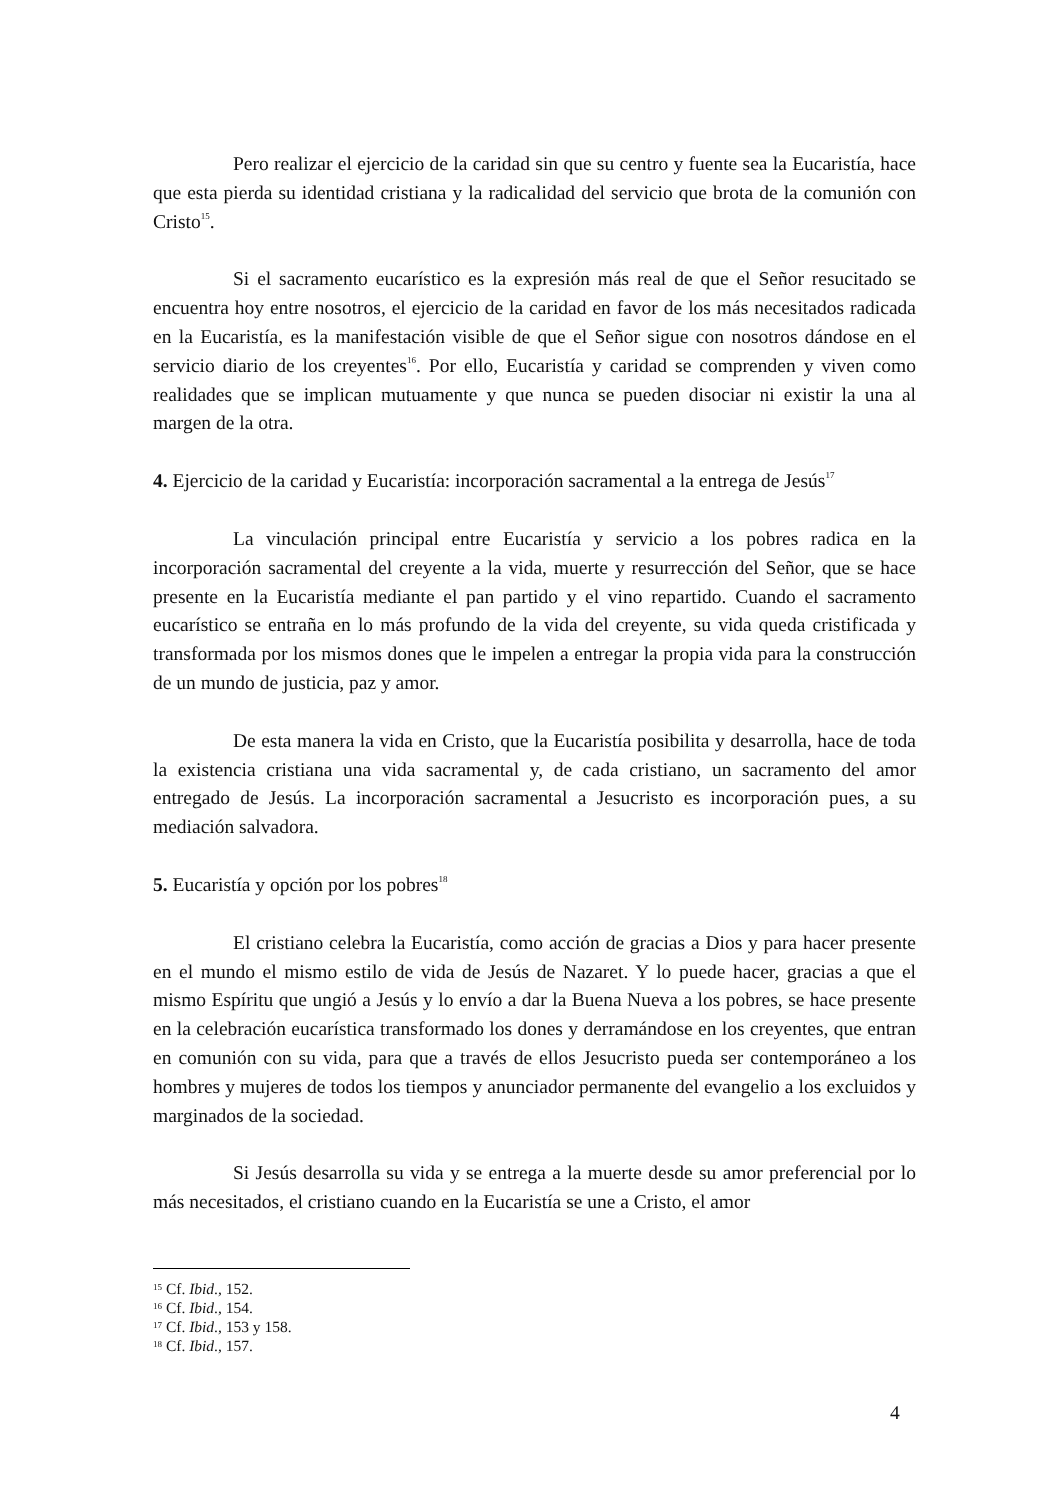Pero realizar el ejercicio de la caridad sin que su centro y fuente sea la Eucaristía, hace que esta pierda su identidad cristiana y la radicalidad del servicio que brota de la comunión con Cristo<sup>15</sup>.
Si el sacramento eucarístico es la expresión más real de que el Señor resucitado se encuentra hoy entre nosotros, el ejercicio de la caridad en favor de los más necesitados radicada en la Eucaristía, es la manifestación visible de que el Señor sigue con nosotros dándose en el servicio diario de los creyentes<sup>16</sup>. Por ello, Eucaristía y caridad se comprenden y viven como realidades que se implican mutuamente y que nunca se pueden disociar ni existir la una al margen de la otra.
4. Ejercicio de la caridad y Eucaristía: incorporación sacramental a la entrega de Jesús<sup>17</sup>
La vinculación principal entre Eucaristía y servicio a los pobres radica en la incorporación sacramental del creyente a la vida, muerte y resurrección del Señor, que se hace presente en la Eucaristía mediante el pan partido y el vino repartido. Cuando el sacramento eucarístico se entraña en lo más profundo de la vida del creyente, su vida queda cristificada y transformada por los mismos dones que le impelen a entregar la propia vida para la construcción de un mundo de justicia, paz y amor.
De esta manera la vida en Cristo, que la Eucaristía posibilita y desarrolla, hace de toda la existencia cristiana una vida sacramental y, de cada cristiano, un sacramento del amor entregado de Jesús. La incorporación sacramental a Jesucristo es incorporación pues, a su mediación salvadora.
5. Eucaristía y opción por los pobres<sup>18</sup>
El cristiano celebra la Eucaristía, como acción de gracias a Dios y para hacer presente en el mundo el mismo estilo de vida de Jesús de Nazaret. Y lo puede hacer, gracias a que el mismo Espíritu que ungió a Jesús y lo envío a dar la Buena Nueva a los pobres, se hace presente en la celebración eucarística transformado los dones y derramándose en los creyentes, que entran en comunión con su vida, para que a través de ellos Jesucristo pueda ser contemporáneo a los hombres y mujeres de todos los tiempos y anunciador permanente del evangelio a los excluidos y marginados de la sociedad.
Si Jesús desarrolla su vida y se entrega a la muerte desde su amor preferencial por lo más necesitados, el cristiano cuando en la Eucaristía se une a Cristo, el amor
<sup>15</sup> Cf. Ibid., 152.
<sup>16</sup> Cf. Ibid., 154.
<sup>17</sup> Cf. Ibid., 153 y 158.
<sup>18</sup> Cf. Ibid., 157.
4